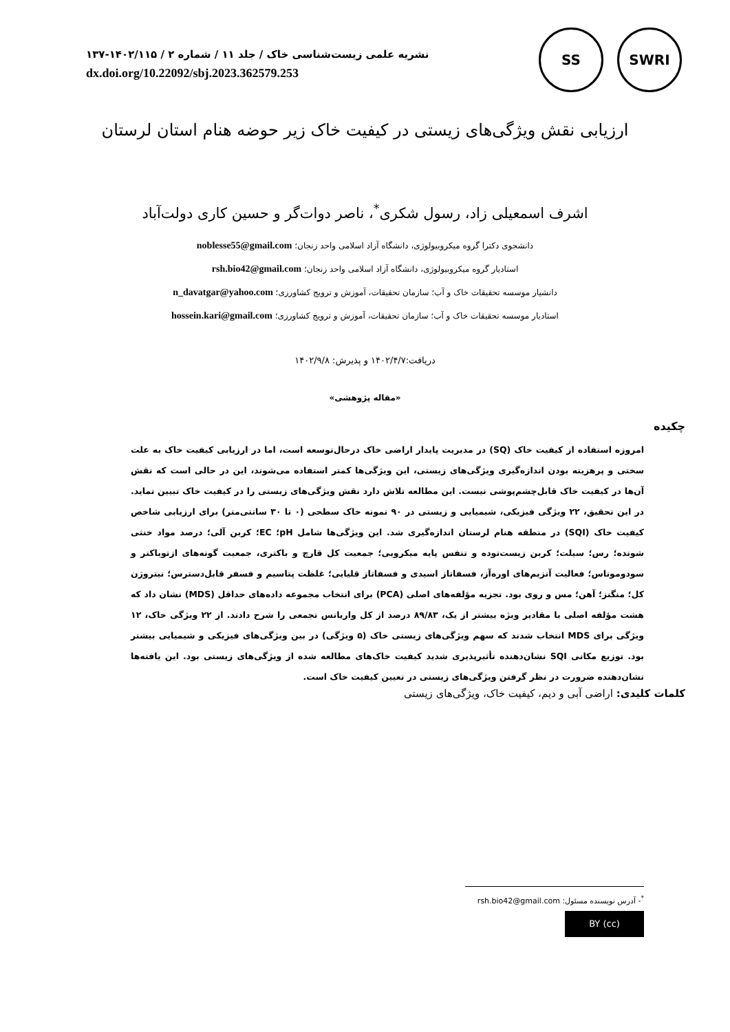نشریه علمی زیست‌شناسی خاک / جلد ۱۱ / شماره ۲ / ۱۴۰۲/۱۱۵-۱۳۷
dx.doi.org/10.22092/sbj.2023.362579.253
SS SWRI
ارزیابی نقش ویژگی‌های زیستی در کیفیت خاک زیر حوضه هنام استان لرستان
اشرف اسمعیلی زاد، رسول شکری<sup>*</sup>، ناصر دوات‌گر و حسین کاری دولت‌آباد
دانشجوی دکترا گروه میکروبیولوژی، دانشگاه آزاد اسلامی واحد زنجان؛ noblesse55@gmail.com
استادیار گروه میکروبیولوژی، دانشگاه آزاد اسلامی واحد زنجان؛ rsh.bio42@gmail.com
دانشیار موسسه تحقیقات خاک و آب؛ سازمان تحقیقات، آموزش و ترویج کشاورزی؛ n_davatgar@yahoo.com
استادیار موسسه تحقیقات خاک و آب؛ سازمان تحقیقات، آموزش و ترویج کشاورزی؛ hossein.kari@gmail.com
دریافت:۱۴۰۲/۴/۷ و پذیرش: ۱۴۰۲/۹/۸
«مقاله پژوهشی»
چکیده
امروزه استفاده از کیفیت خاک (SQ) در مدیریت پایدار اراضی خاک درحال‌توسعه است، اما در ارزیابی کیفیت خاک به علت سختی و پرهزینه بودن اندازه‌گیری ویژگی‌های زیستی، این ویژگی‌ها کمتر استفاده می‌شوند، این در حالی است که نقش آن‌ها در کیفیت خاک قابل‌چشم‌پوشی نیست. این مطالعه تلاش دارد نقش ویژگی‌های زیستی را در کیفیت خاک تبیین نماید. در این تحقیق، ۲۲ ویژگی فیزیکی، شیمیایی و زیستی در ۹۰ نمونه خاک سطحی (۰ تا ۳۰ سانتی‌متر) برای ارزیابی شاخص کیفیت خاک (SQI) در منطقه هنام لرستان اندازه‌گیری شد. این ویژگی‌ها شامل pH؛ EC؛ کربن آلی؛ درصد مواد خنثی شونده؛ رس؛ سیلت؛ کربن زیست‌توده و تنفس پایه میکروبی؛ جمعیت کل قارچ و باکتری، جمعیت گونه‌های ازتوباکتر و سودوموناس؛ فعالیت آنزیم‌های اوره‌آز، فسفاتاز اسیدی و فسفاتاز قلیایی؛ غلظت پتاسیم و فسفر قابل‌دسترس؛ نیتروژن کل؛ منگنز؛ آهن؛ مس و روی بود. تجزیه مؤلفه‌های اصلی (PCA) برای انتخاب مجموعه داده‌های حداقل (MDS) نشان داد که هشت مؤلفه اصلی با مقادیر ویژه بیشتر از یک، ۸۹/۸۳ درصد از کل واریانس تجمعی را شرح دادند. از ۲۲ ویژگی خاک، ۱۲ ویژگی برای MDS انتخاب شدند که سهم ویژگی‌های زیستی خاک (۵ ویژگی) در بین ویژگی‌های فیزیکی و شیمیایی بیشتر بود. توزیع مکانی SQI نشان‌دهنده تأثیرپذیری شدید کیفیت خاک‌های مطالعه شده از ویژگی‌های زیستی بود. این یافته‌ها نشان‌دهنده ضرورت در نظر گرفتن ویژگی‌های زیستی در تعیین کیفیت خاک است.
کلمات کلیدی: اراضی آبی و دیم، کیفیت خاک، ویژگی‌های زیستی
<sup>*</sup>- آدرس نویسنده مسئول: rsh.bio42@gmail.com
(cc) BY